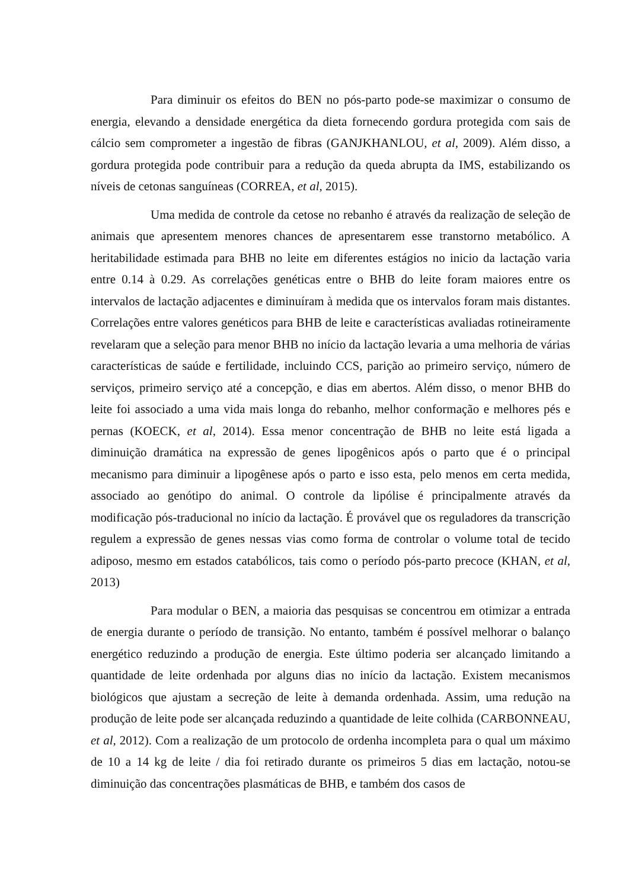Para diminuir os efeitos do BEN no pós-parto pode-se maximizar o consumo de energia, elevando a densidade energética da dieta fornecendo gordura protegida com sais de cálcio sem comprometer a ingestão de fibras (GANJKHANLOU, et al, 2009). Além disso, a gordura protegida pode contribuir para a redução da queda abrupta da IMS, estabilizando os níveis de cetonas sanguíneas (CORREA, et al, 2015).
Uma medida de controle da cetose no rebanho é através da realização de seleção de animais que apresentem menores chances de apresentarem esse transtorno metabólico. A heritabilidade estimada para BHB no leite em diferentes estágios no inicio da lactação varia entre 0.14 à 0.29. As correlações genéticas entre o BHB do leite foram maiores entre os intervalos de lactação adjacentes e diminuíram à medida que os intervalos foram mais distantes. Correlações entre valores genéticos para BHB de leite e características avaliadas rotineiramente revelaram que a seleção para menor BHB no início da lactação levaria a uma melhoria de várias características de saúde e fertilidade, incluindo CCS, parição ao primeiro serviço, número de serviços, primeiro serviço até a concepção, e dias em abertos. Além disso, o menor BHB do leite foi associado a uma vida mais longa do rebanho, melhor conformação e melhores pés e pernas (KOECK, et al, 2014). Essa menor concentração de BHB no leite está ligada a diminuição dramática na expressão de genes lipogênicos após o parto que é o principal mecanismo para diminuir a lipogênese após o parto e isso esta, pelo menos em certa medida, associado ao genótipo do animal. O controle da lipólise é principalmente através da modificação pós-traducional no início da lactação. É provável que os reguladores da transcrição regulem a expressão de genes nessas vias como forma de controlar o volume total de tecido adiposo, mesmo em estados catabólicos, tais como o período pós-parto precoce (KHAN, et al, 2013)
Para modular o BEN, a maioria das pesquisas se concentrou em otimizar a entrada de energia durante o período de transição. No entanto, também é possível melhorar o balanço energético reduzindo a produção de energia. Este último poderia ser alcançado limitando a quantidade de leite ordenhada por alguns dias no início da lactação. Existem mecanismos biológicos que ajustam a secreção de leite à demanda ordenhada. Assim, uma redução na produção de leite pode ser alcançada reduzindo a quantidade de leite colhida (CARBONNEAU, et al, 2012). Com a realização de um protocolo de ordenha incompleta para o qual um máximo de 10 a 14 kg de leite / dia foi retirado durante os primeiros 5 dias em lactação, notou-se diminuição das concentrações plasmáticas de BHB, e também dos casos de